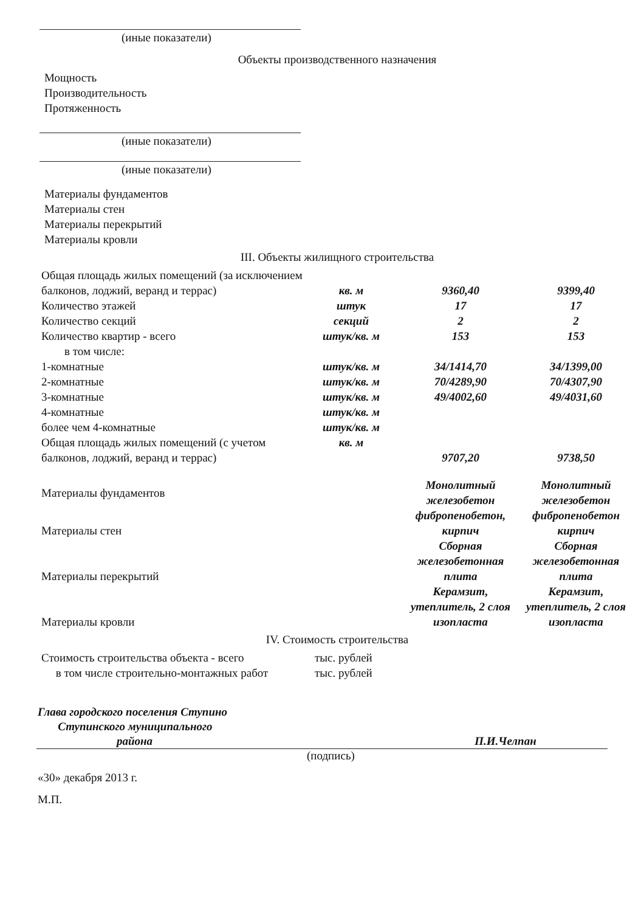(иные показатели)
Объекты производственного назначения
Мощность
Производительность
Протяженность
(иные показатели)
(иные показатели)
Материалы фундаментов
Материалы стен
Материалы перекрытий
Материалы кровли
III. Объекты жилищного строительства
| Общая площадь жилых помещений (за исключением балконов, лоджий, веранд и террас) | кв. м | 9360,40 | 9399,40 |
| Количество этажей | штук | 17 | 17 |
| Количество секций | секций | 2 | 2 |
| Количество квартир - всего | штук/кв. м | 153 | 153 |
| в том числе: | | | |
| 1-комнатные | штук/кв. м | 34/1414,70 | 34/1399,00 |
| 2-комнатные | штук/кв. м | 70/4289,90 | 70/4307,90 |
| 3-комнатные | штук/кв. м | 49/4002,60 | 49/4031,60 |
| 4-комнатные | штук/кв. м | | |
| более чем 4-комнатные | штук/кв. м | | |
| Общая площадь жилых помещений (с учетом балконов, лоджий, веранд и террас) | кв. м | 9707,20 | 9738,50 |
| Материалы фундаментов | | Монолитный железобетон | Монолитный железобетон |
| Материалы стен | | фибропенобетон, кирпич | фибропенобетон кирпич |
| Материалы перекрытий | | Сборная железобетонная плита | Сборная железобетонная плита |
| Материалы кровли | | Керамзит, утеплитель, 2 слоя изопласта | Керамзит, утеплитель, 2 слоя изопласта |
IV. Стоимость строительства
| Стоимость строительства объекта - всего | тыс. рублей |
| в том числе строительно-монтажных работ | тыс. рублей |
Глава городского поселения Ступино
Ступинского муниципального
района П.И.Челпан
(подпись)
«30» декабря 2013 г.
М.П.